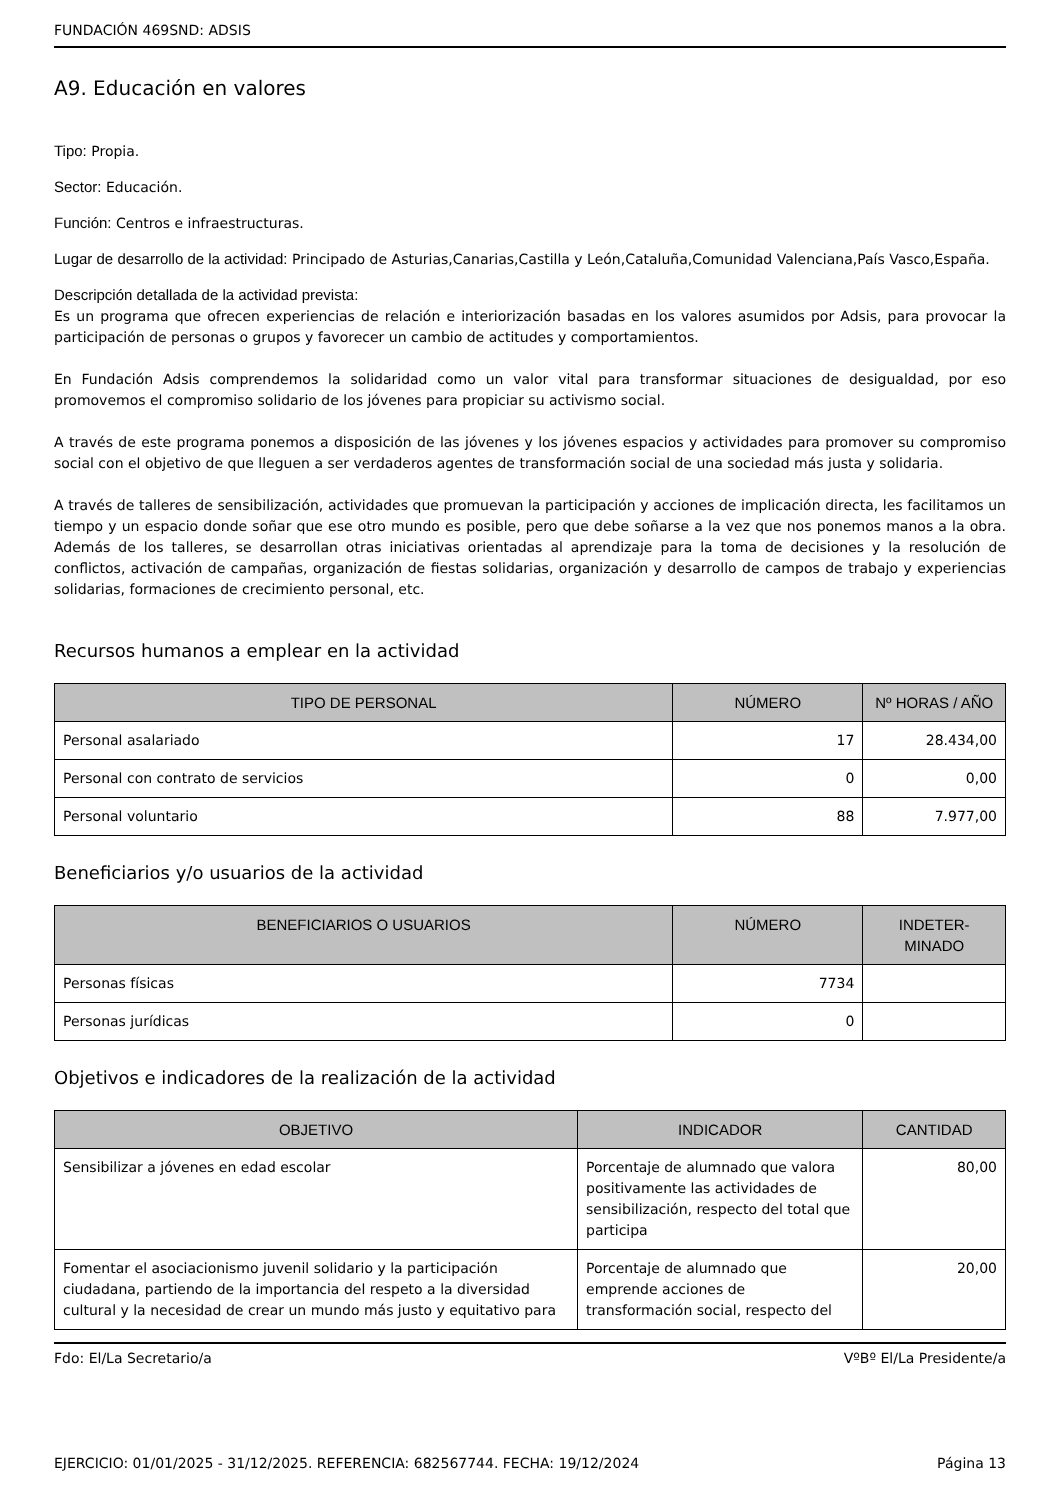FUNDACIÓN 469SND: ADSIS
A9. Educación en valores
Tipo: Propia.
Sector: Educación.
Función: Centros e infraestructuras.
Lugar de desarrollo de la actividad: Principado de Asturias,Canarias,Castilla y León,Cataluña,Comunidad Valenciana,País Vasco,España.
Descripción detallada de la actividad prevista:
Es un programa que ofrecen experiencias de relación e interiorización basadas en los valores asumidos por Adsis, para provocar la participación de personas o grupos y favorecer un cambio de actitudes y comportamientos.
En Fundación Adsis comprendemos la solidaridad como un valor vital para transformar situaciones de desigualdad, por eso promovemos el compromiso solidario de los jóvenes para propiciar su activismo social.
A través de este programa ponemos a disposición de las jóvenes y los jóvenes espacios y actividades para promover su compromiso social con el objetivo de que lleguen a ser verdaderos agentes de transformación social de una sociedad más justa y solidaria.
A través de talleres de sensibilización, actividades que promuevan la participación y acciones de implicación directa, les facilitamos un tiempo y un espacio donde soñar que ese otro mundo es posible, pero que debe soñarse a la vez que nos ponemos manos a la obra. Además de los talleres, se desarrollan otras iniciativas orientadas al aprendizaje para la toma de decisiones y la resolución de conflictos, activación de campañas, organización de fiestas solidarias, organización y desarrollo de campos de trabajo y experiencias solidarias, formaciones de crecimiento personal, etc.
Recursos humanos a emplear en la actividad
| TIPO DE PERSONAL | NÚMERO | Nº HORAS / AÑO |
| --- | --- | --- |
| Personal asalariado | 17 | 28.434,00 |
| Personal con contrato de servicios | 0 | 0,00 |
| Personal voluntario | 88 | 7.977,00 |
Beneficiarios y/o usuarios de la actividad
| BENEFICIARIOS O USUARIOS | NÚMERO | INDETER- MINADO |
| --- | --- | --- |
| Personas físicas | 7734 | |
| Personas jurídicas | 0 | |
Objetivos e indicadores de la realización de la actividad
| OBJETIVO | INDICADOR | CANTIDAD |
| --- | --- | --- |
| Sensibilizar a jóvenes en edad escolar | Porcentaje de alumnado que valora positivamente las actividades de sensibilización, respecto del total que participa | 80,00 |
| Fomentar el asociacionismo juvenil solidario y la participación ciudadana, partiendo de la importancia del respeto a la diversidad cultural y la necesidad de crear un mundo más justo y equitativo para | Porcentaje de alumnado que emprende acciones de transformación social, respecto del | 20,00 |
Fdo: El/La Secretario/a VºBº El/La Presidente/a
EJERCICIO: 01/01/2025 - 31/12/2025. REFERENCIA: 682567744. FECHA: 19/12/2024 Página 13